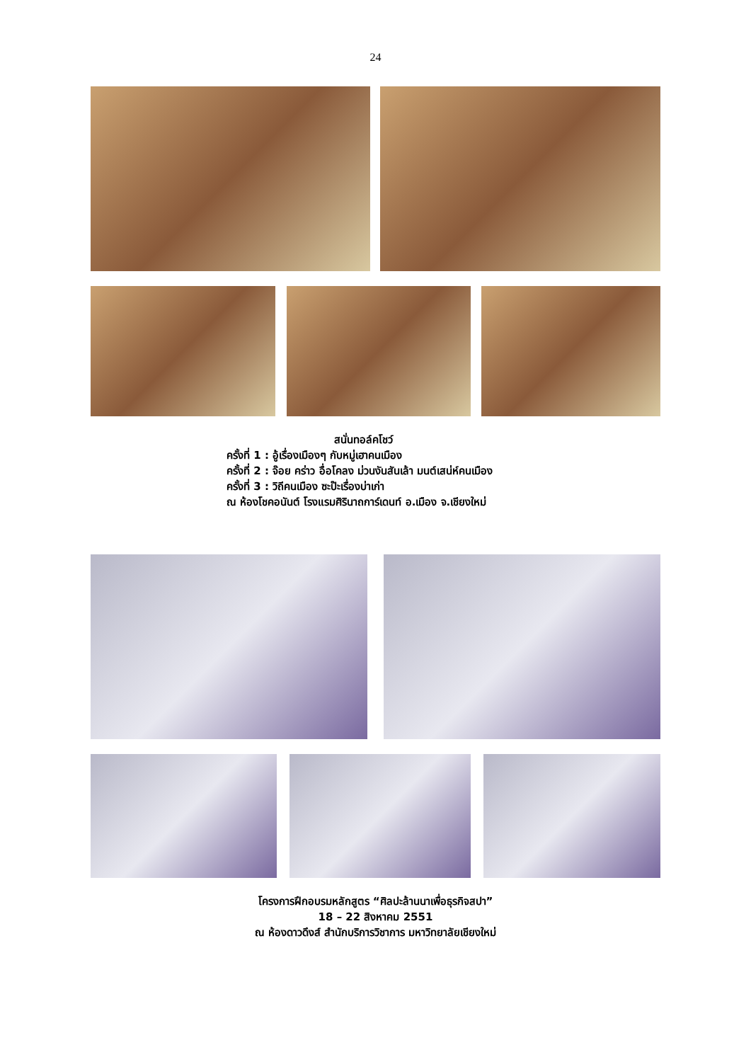24
สนั่นทอล์คโชว์
ครั้งที่ 1 : อู้เรื่องเมืองๆ กับหมู่เฮาคนเมือง
ครั้งที่ 2 : จ๊อย คร่าว อื่อโคลง ม่วนงันสันเล้า มนต์เสน่ห์คนเมือง
ครั้งที่ 3 : วิถีคนเมือง ซะป๊ะเรื่องบ่าเก่า
ณ ห้องโชคอนันต์ โรงแรมศิรินาถการ์เดนท์ อ.เมือง จ.เชียงใหม่
โครงการฝึกอบรมหลักสูตร “ศิลปะล้านนาเพื่อธุรกิจสปา”
18 – 22 สิงหาคม 2551
ณ ห้องดาวดึงส์ สำนักบริการวิชาการ มหาวิทยาลัยเชียงใหม่